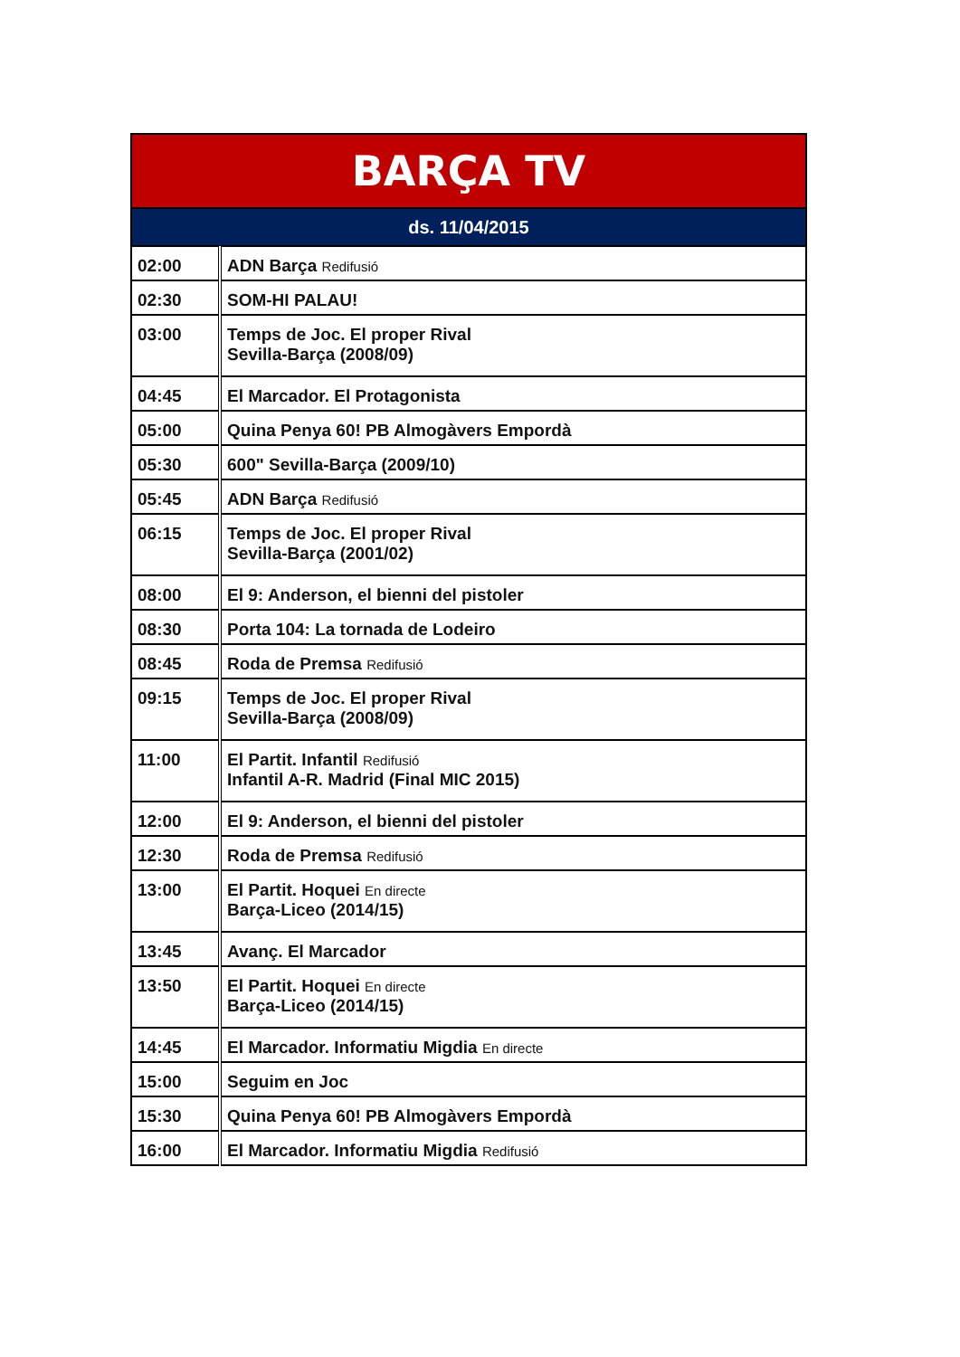| BARÇA TV | |
| --- | --- |
| ds. 11/04/2015 | |
| 02:00 | ADN Barça Redifusió |
| 02:30 | SOM-HI PALAU! |
| 03:00 | Temps de Joc. El proper Rival Sevilla-Barça (2008/09) |
| 04:45 | El Marcador. El Protagonista |
| 05:00 | Quina Penya 60! PB Almogàvers Empordà |
| 05:30 | 600" Sevilla-Barça (2009/10) |
| 05:45 | ADN Barça Redifusió |
| 06:15 | Temps de Joc. El proper Rival Sevilla-Barça (2001/02) |
| 08:00 | El 9: Anderson, el bienni del pistoler |
| 08:30 | Porta 104: La tornada de Lodeiro |
| 08:45 | Roda de Premsa Redifusió |
| 09:15 | Temps de Joc. El proper Rival Sevilla-Barça (2008/09) |
| 11:00 | El Partit. Infantil Redifusió Infantil A-R. Madrid (Final MIC 2015) |
| 12:00 | El 9: Anderson, el bienni del pistoler |
| 12:30 | Roda de Premsa Redifusió |
| 13:00 | El Partit. Hoquei En directe Barça-Liceo (2014/15) |
| 13:45 | Avanç. El Marcador |
| 13:50 | El Partit. Hoquei En directe Barça-Liceo (2014/15) |
| 14:45 | El Marcador. Informatiu Migdia En directe |
| 15:00 | Seguim en Joc |
| 15:30 | Quina Penya 60! PB Almogàvers Empordà |
| 16:00 | El Marcador. Informatiu Migdia Redifusió |